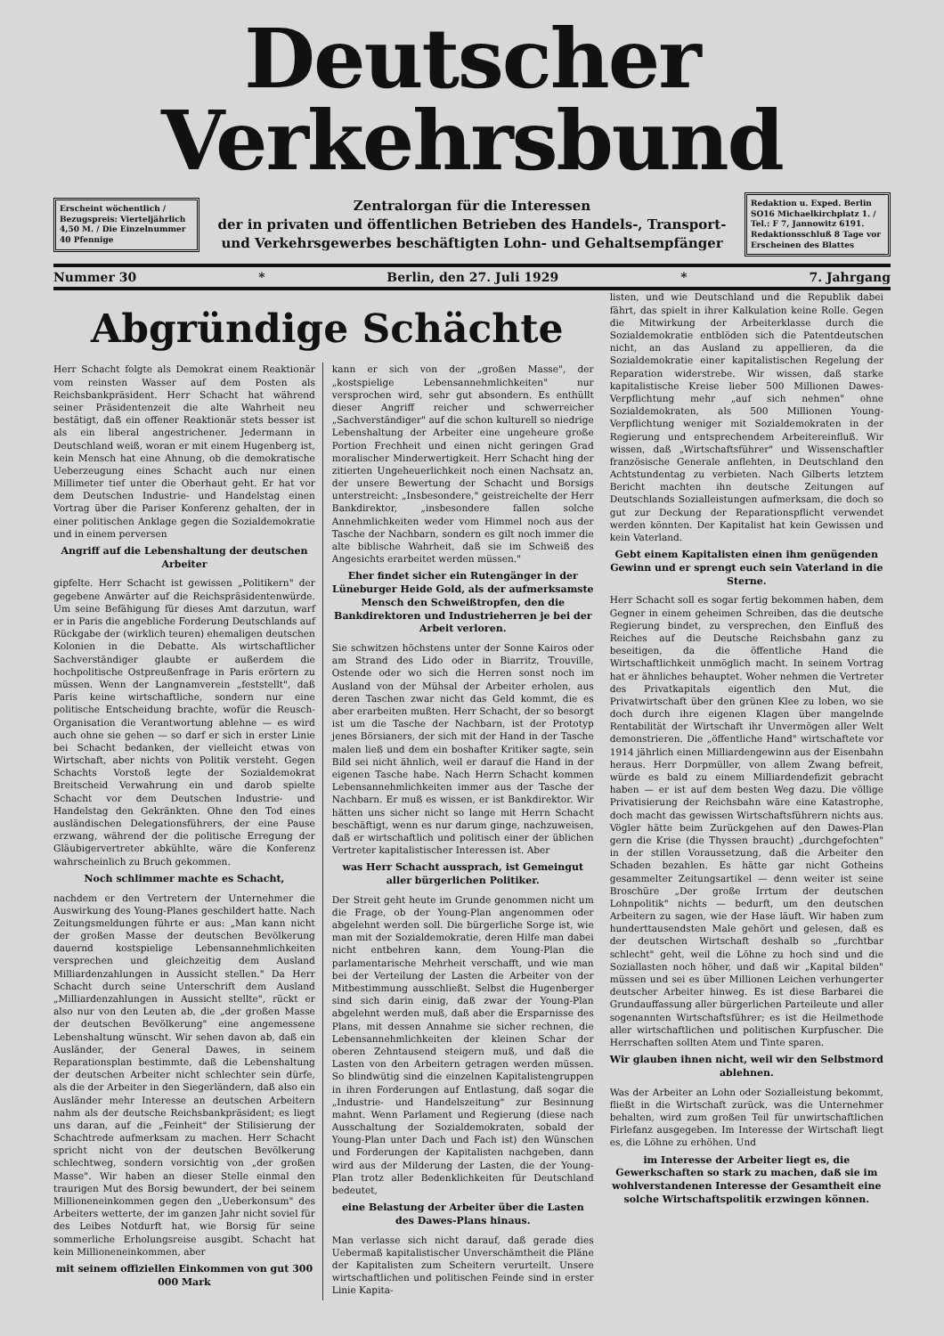Deutscher Verkehrsbund
Erscheint wöchentlich / Bezugspreis: Vierteljährlich 4,50 M. / Die Einzelnummer 40 Pfennige
Zentralorgan für die Interessen
der in privaten und öffentlichen Betrieben des Handels-, Transport-
und Verkehrsgewerbes beschäftigten Lohn- und Gehaltsempfänger
Redaktion u. Exped. Berlin SO16 Michaelkirchplatz 1. / Tel.: F 7, Jannowitz 6191. Redaktionsschluß 8 Tage vor Erscheinen des Blattes
Nummer 30 * Berlin, den 27. Juli 1929 * 7. Jahrgang
Abgründige Schächte
Herr Schacht folgte als Demokrat einem Reaktionär vom reinsten Wasser auf dem Posten als Reichsbankpräsident. Herr Schacht hat während seiner Präsidentenzeit die alte Wahrheit neu bestätigt, daß ein offener Reaktionär stets besser ist als ein liberal angestrichener. Jedermann in Deutschland weiß, woran er mit einem Hugenberg ist, kein Mensch hat eine Ahnung, ob die demokratische Ueberzeugung eines Schacht auch nur einen Millimeter tief unter die Oberhaut geht. Er hat vor dem Deutschen Industrie- und Handelstag einen Vortrag über die Pariser Konferenz gehalten, der in einer politischen Anklage gegen die Sozialdemokratie und in einem perversen
Angriff auf die Lebenshaltung der deutschen Arbeiter
gipfelte. Herr Schacht ist gewissen „Politikern" der gegebene Anwärter auf die Reichspräsidentenwürde. Um seine Befähigung für dieses Amt darzutun, warf er in Paris die angebliche Forderung Deutschlands auf Rückgabe der (wirklich teuren) ehemaligen deutschen Kolonien in die Debatte. Als wirtschaftlicher Sachverständiger glaubte er außerdem die hochpolitische Ostpreußenfrage in Paris erörtern zu müssen. Wenn der Langnamverein „feststellt", daß Paris keine wirtschaftliche, sondern nur eine politische Entscheidung brachte, wofür die Reusch-Organisation die Verantwortung ablehne — es wird auch ohne sie gehen — so darf er sich in erster Linie bei Schacht bedanken, der vielleicht etwas von Wirtschaft, aber nichts von Politik versteht. Gegen Schachts Vorstoß legte der Sozialdemokrat Breitscheid Verwahrung ein und darob spielte Schacht vor dem Deutschen Industrie- und Handelstag den Gekränkten. Ohne den Tod eines ausländischen Delegationsführers, der eine Pause erzwang, während der die politische Erregung der Gläubigervertreter abkühlte, wäre die Konferenz wahrscheinlich zu Bruch gekommen.
Noch schlimmer machte es Schacht,
nachdem er den Vertretern der Unternehmer die Auswirkung des Young-Planes geschildert hatte. Nach Zeitungsmeldungen führte er aus: „Man kann nicht der großen Masse der deutschen Bevölkerung dauernd kostspielige Lebensannehmlichkeiten versprechen und gleichzeitig dem Ausland Milliardenzahlungen in Aussicht stellen." Da Herr Schacht durch seine Unterschrift dem Ausland „Milliardenzahlungen in Aussicht stellte", rückt er also nur von den Leuten ab, die „der großen Masse der deutschen Bevölkerung" eine angemessene Lebenshaltung wünscht. Wir sehen davon ab, daß ein Ausländer, der General Dawes, in seinem Reparationsplan bestimmte, daß die Lebenshaltung der deutschen Arbeiter nicht schlechter sein dürfe, als die der Arbeiter in den Siegerländern, daß also ein Ausländer mehr Interesse an deutschen Arbeitern nahm als der deutsche Reichsbankpräsident; es liegt uns daran, auf die „Feinheit" der Stilisierung der Schachtrede aufmerksam zu machen. Herr Schacht spricht nicht von der deutschen Bevölkerung schlechtweg, sondern vorsichtig von „der großen Masse". Wir haben an dieser Stelle einmal den traurigen Mut des Borsig bewundert, der bei seinem Millioneneinkommen gegen den „Ueberkonsum" des Arbeiters wetterte, der im ganzen Jahr nicht soviel für des Leibes Notdurft hat, wie Borsig für seine sommerliche Erholungsreise ausgibt. Schacht hat kein Millioneneinkommen, aber
mit seinem offiziellen Einkommen von gut 300 000 Mark
kann er sich von der „großen Masse", der „kostspielige Lebensannehmlichkeiten" nur versprochen wird, sehr gut absondern. Es enthüllt dieser Angriff reicher und schwerreicher „Sachverständiger" auf die schon kulturell so niedrige Lebenshaltung der Arbeiter eine ungeheure große Portion Frechheit und einen nicht geringen Grad moralischer Minderwertigkeit. Herr Schacht hing der zitierten Ungeheuerlichkeit noch einen Nachsatz an, der unsere Bewertung der Schacht und Borsigs unterstreicht: „Insbesondere," geistreichelte der Herr Bankdirektor, „insbesondere fallen solche Annehmlichkeiten weder vom Himmel noch aus der Tasche der Nachbarn, sondern es gilt noch immer die alte biblische Wahrheit, daß sie im Schweiß des Angesichts erarbeitet werden müssen."
Eher findet sicher ein Rutengänger in der Lüneburger Heide Gold, als der aufmerksamste Mensch den Schweißtropfen, den die Bankdirektoren und Industrieherren je bei der Arbeit verloren.
Sie schwitzen höchstens unter der Sonne Kairos oder am Strand des Lido oder in Biarritz, Trouville, Ostende oder wo sich die Herren sonst noch im Ausland von der Mühsal der Arbeiter erholen, aus deren Taschen zwar nicht das Geld kommt, die es aber erarbeiten mußten. Herr Schacht, der so besorgt ist um die Tasche der Nachbarn, ist der Prototyp jenes Börsianers, der sich mit der Hand in der Tasche malen ließ und dem ein boshafter Kritiker sagte, sein Bild sei nicht ähnlich, weil er darauf die Hand in der eigenen Tasche habe. Nach Herrn Schacht kommen Lebensannehmlichkeiten immer aus der Tasche der Nachbarn. Er muß es wissen, er ist Bankdirektor. Wir hätten uns sicher nicht so lange mit Herrn Schacht beschäftigt, wenn es nur darum ginge, nachzuweisen, daß er wirtschaftlich und politisch einer der üblichen Vertreter kapitalistischer Interessen ist. Aber
was Herr Schacht aussprach, ist Gemeingut aller bürgerlichen Politiker.
Der Streit geht heute im Grunde genommen nicht um die Frage, ob der Young-Plan angenommen oder abgelehnt werden soll. Die bürgerliche Sorge ist, wie man mit der Sozialdemokratie, deren Hilfe man dabei nicht entbehren kann, dem Young-Plan die parlamentarische Mehrheit verschafft, und wie man bei der Verteilung der Lasten die Arbeiter von der Mitbestimmung ausschließt. Selbst die Hugenberger sind sich darin einig, daß zwar der Young-Plan abgelehnt werden muß, daß aber die Ersparnisse des Plans, mit dessen Annahme sie sicher rechnen, die Lebensannehmlichkeiten der kleinen Schar der oberen Zehntausend steigern muß, und daß die Lasten von den Arbeitern getragen werden müssen. So blindwütig sind die einzelnen Kapitalistengruppen in ihren Forderungen auf Entlastung, daß sogar die „Industrie- und Handelszeitung" zur Besinnung mahnt. Wenn Parlament und Regierung (diese nach Ausschaltung der Sozialdemokraten, sobald der Young-Plan unter Dach und Fach ist) den Wünschen und Forderungen der Kapitalisten nachgeben, dann wird aus der Milderung der Lasten, die der Young-Plan trotz aller Bedenklichkeiten für Deutschland bedeutet,
eine Belastung der Arbeiter über die Lasten des Dawes-Plans hinaus.
Man verlasse sich nicht darauf, daß gerade dies Uebermaß kapitalistischer Unverschämtheit die Pläne der Kapitalisten zum Scheitern verurteilt. Unsere wirtschaftlichen und politischen Feinde sind in erster Linie Kapita-
listen, und wie Deutschland und die Republik dabei fährt, das spielt in ihrer Kalkulation keine Rolle. Gegen die Mitwirkung der Arbeiterklasse durch die Sozialdemokratie entblöden sich die Patentdeutschen nicht, an das Ausland zu appellieren, da die Sozialdemokratie einer kapitalistischen Regelung der Reparation widerstrebe. Wir wissen, daß starke kapitalistische Kreise lieber 500 Millionen Dawes-Verpflichtung mehr „auf sich nehmen" ohne Sozialdemokraten, als 500 Millionen Young-Verpflichtung weniger mit Sozialdemokraten in der Regierung und entsprechendem Arbeitereinfluß. Wir wissen, daß „Wirtschaftsführer" und Wissenschaftler französische Generale anflehten, in Deutschland den Achtstundentag zu verbieten. Nach Gilberts letztem Bericht machten ihn deutsche Zeitungen auf Deutschlands Sozialleistungen aufmerksam, die doch so gut zur Deckung der Reparationspflicht verwendet werden könnten. Der Kapitalist hat kein Gewissen und kein Vaterland.
Gebt einem Kapitalisten einen ihm genügenden Gewinn und er sprengt euch sein Vaterland in die Sterne.
Herr Schacht soll es sogar fertig bekommen haben, dem Gegner in einem geheimen Schreiben, das die deutsche Regierung bindet, zu versprechen, den Einfluß des Reiches auf die Deutsche Reichsbahn ganz zu beseitigen, da die öffentliche Hand die Wirtschaftlichkeit unmöglich macht. In seinem Vortrag hat er ähnliches behauptet. Woher nehmen die Vertreter des Privatkapitals eigentlich den Mut, die Privatwirtschaft über den grünen Klee zu loben, wo sie doch durch ihre eigenen Klagen über mangelnde Rentabilität der Wirtschaft ihr Unvermögen aller Welt demonstrieren. Die „öffentliche Hand" wirtschaftete vor 1914 jährlich einen Milliardengewinn aus der Eisenbahn heraus. Herr Dorpmüller, von allem Zwang befreit, würde es bald zu einem Milliardendefizit gebracht haben — er ist auf dem besten Weg dazu. Die völlige Privatisierung der Reichsbahn wäre eine Katastrophe, doch macht das gewissen Wirtschaftsführern nichts aus. Vögler hätte beim Zurückgehen auf den Dawes-Plan gern die Krise (die Thyssen braucht) „durchgefochten" in der stillen Voraussetzung, daß die Arbeiter den Schaden bezahlen. Es hätte gar nicht Gotheins gesammelter Zeitungsartikel — denn weiter ist seine Broschüre „Der große Irrtum der deutschen Lohnpolitik" nichts — bedurft, um den deutschen Arbeitern zu sagen, wie der Hase läuft. Wir haben zum hunderttausendsten Male gehört und gelesen, daß es der deutschen Wirtschaft deshalb so „furchtbar schlecht" geht, weil die Löhne zu hoch sind und die Soziallasten noch höher, und daß wir „Kapital bilden" müssen und sei es über Millionen Leichen verhungerter deutscher Arbeiter hinweg. Es ist diese Barbarei die Grundauffassung aller bürgerlichen Parteileute und aller sogenannten Wirtschaftsführer; es ist die Heilmethode aller wirtschaftlichen und politischen Kurpfuscher. Die Herrschaften sollten Atem und Tinte sparen.
Wir glauben ihnen nicht, weil wir den Selbstmord ablehnen.
Was der Arbeiter an Lohn oder Sozialleistung bekommt, fließt in die Wirtschaft zurück, was die Unternehmer behalten, wird zum großen Teil für unwirtschaftlichen Firlefanz ausgegeben. Im Interesse der Wirtschaft liegt es, die Löhne zu erhöhen. Und
im Interesse der Arbeiter liegt es, die Gewerkschaften so stark zu machen, daß sie im wohlverstandenen Interesse der Gesamtheit eine solche Wirtschaftspolitik erzwingen können.